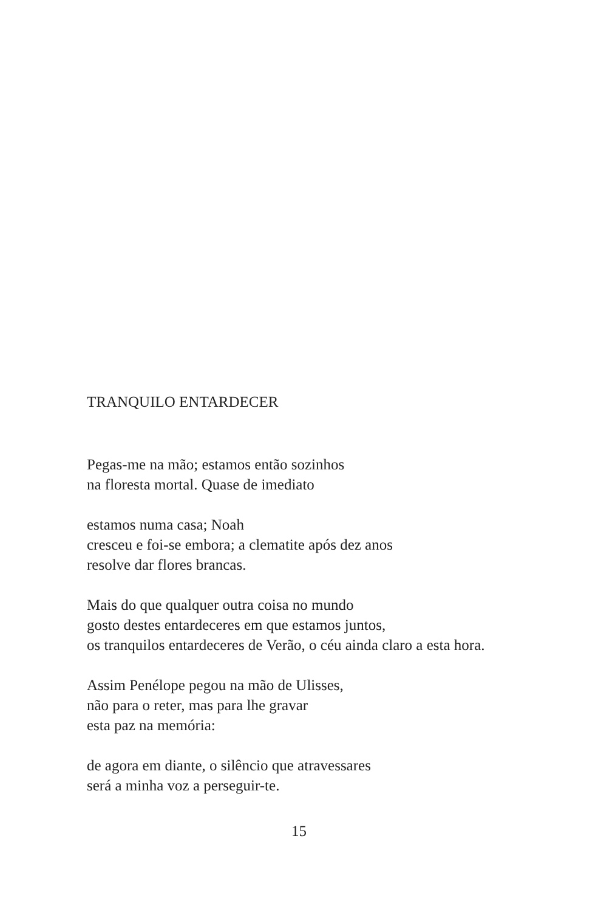TRANQUILO ENTARDECER
Pegas-me na mão; estamos então sozinhos
na floresta mortal. Quase de imediato
estamos numa casa; Noah
cresceu e foi-se embora; a clematite após dez anos
resolve dar flores brancas.
Mais do que qualquer outra coisa no mundo
gosto destes entardeceres em que estamos juntos,
os tranquilos entardeceres de Verão, o céu ainda claro a esta hora.
Assim Penélope pegou na mão de Ulisses,
não para o reter, mas para lhe gravar
esta paz na memória:
de agora em diante, o silêncio que atravessares
será a minha voz a perseguir-te.
15